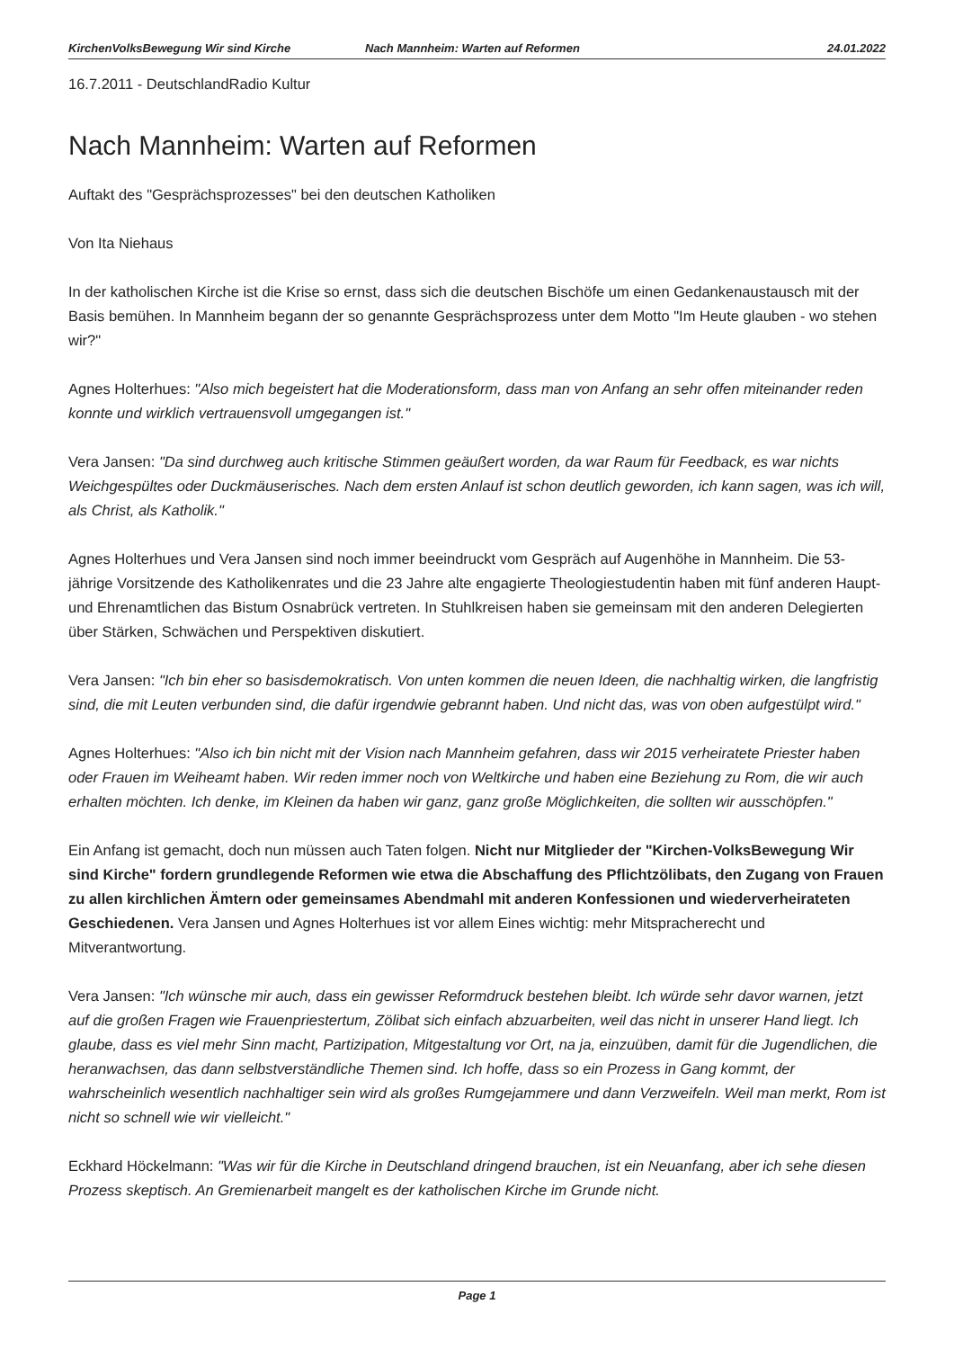KirchenVolksBewegung Wir sind Kirche Nach Mannheim: Warten auf Reformen 24.01.2022
16.7.2011 - DeutschlandRadio Kultur
Nach Mannheim: Warten auf Reformen
Auftakt des "Gesprächsprozesses" bei den deutschen Katholiken
Von Ita Niehaus
In der katholischen Kirche ist die Krise so ernst, dass sich die deutschen Bischöfe um einen Gedankenaustausch mit der Basis bemühen. In Mannheim begann der so genannte Gesprächsprozess unter dem Motto "Im Heute glauben - wo stehen wir?"
Agnes Holterhues: "Also mich begeistert hat die Moderationsform, dass man von Anfang an sehr offen miteinander reden konnte und wirklich vertrauensvoll umgegangen ist."
Vera Jansen: "Da sind durchweg auch kritische Stimmen geäußert worden, da war Raum für Feedback, es war nichts Weichgespültes oder Duckmäuserisches. Nach dem ersten Anlauf ist schon deutlich geworden, ich kann sagen, was ich will, als Christ, als Katholik."
Agnes Holterhues und Vera Jansen sind noch immer beeindruckt vom Gespräch auf Augenhöhe in Mannheim. Die 53-jährige Vorsitzende des Katholikenrates und die 23 Jahre alte engagierte Theologiestudentin haben mit fünf anderen Haupt- und Ehrenamtlichen das Bistum Osnabrück vertreten. In Stuhlkreisen haben sie gemeinsam mit den anderen Delegierten über Stärken, Schwächen und Perspektiven diskutiert.
Vera Jansen: "Ich bin eher so basisdemokratisch. Von unten kommen die neuen Ideen, die nachhaltig wirken, die langfristig sind, die mit Leuten verbunden sind, die dafür irgendwie gebrannt haben. Und nicht das, was von oben aufgestülpt wird."
Agnes Holterhues: "Also ich bin nicht mit der Vision nach Mannheim gefahren, dass wir 2015 verheiratete Priester haben oder Frauen im Weiheamt haben. Wir reden immer noch von Weltkirche und haben eine Beziehung zu Rom, die wir auch erhalten möchten. Ich denke, im Kleinen da haben wir ganz, ganz große Möglichkeiten, die sollten wir ausschöpfen."
Ein Anfang ist gemacht, doch nun müssen auch Taten folgen. Nicht nur Mitglieder der "Kirchen-VolksBewegung Wir sind Kirche" fordern grundlegende Reformen wie etwa die Abschaffung des Pflichtzölibats, den Zugang von Frauen zu allen kirchlichen Ämtern oder gemeinsames Abendmahl mit anderen Konfessionen und wiederverheirateten Geschiedenen. Vera Jansen und Agnes Holterhues ist vor allem Eines wichtig: mehr Mitspracherecht und Mitverantwortung.
Vera Jansen: "Ich wünsche mir auch, dass ein gewisser Reformdruck bestehen bleibt. Ich würde sehr davor warnen, jetzt auf die großen Fragen wie Frauenpriestertum, Zölibat sich einfach abzuarbeiten, weil das nicht in unserer Hand liegt. Ich glaube, dass es viel mehr Sinn macht, Partizipation, Mitgestaltung vor Ort, na ja, einzuüben, damit für die Jugendlichen, die heranwachsen, das dann selbstverständliche Themen sind. Ich hoffe, dass so ein Prozess in Gang kommt, der wahrscheinlich wesentlich nachhaltiger sein wird als großes Rumgejammere und dann Verzweifeln. Weil man merkt, Rom ist nicht so schnell wie wir vielleicht."
Eckhard Höckelmann: "Was wir für die Kirche in Deutschland dringend brauchen, ist ein Neuanfang, aber ich sehe diesen Prozess skeptisch. An Gremienarbeit mangelt es der katholischen Kirche im Grunde nicht.
Page 1